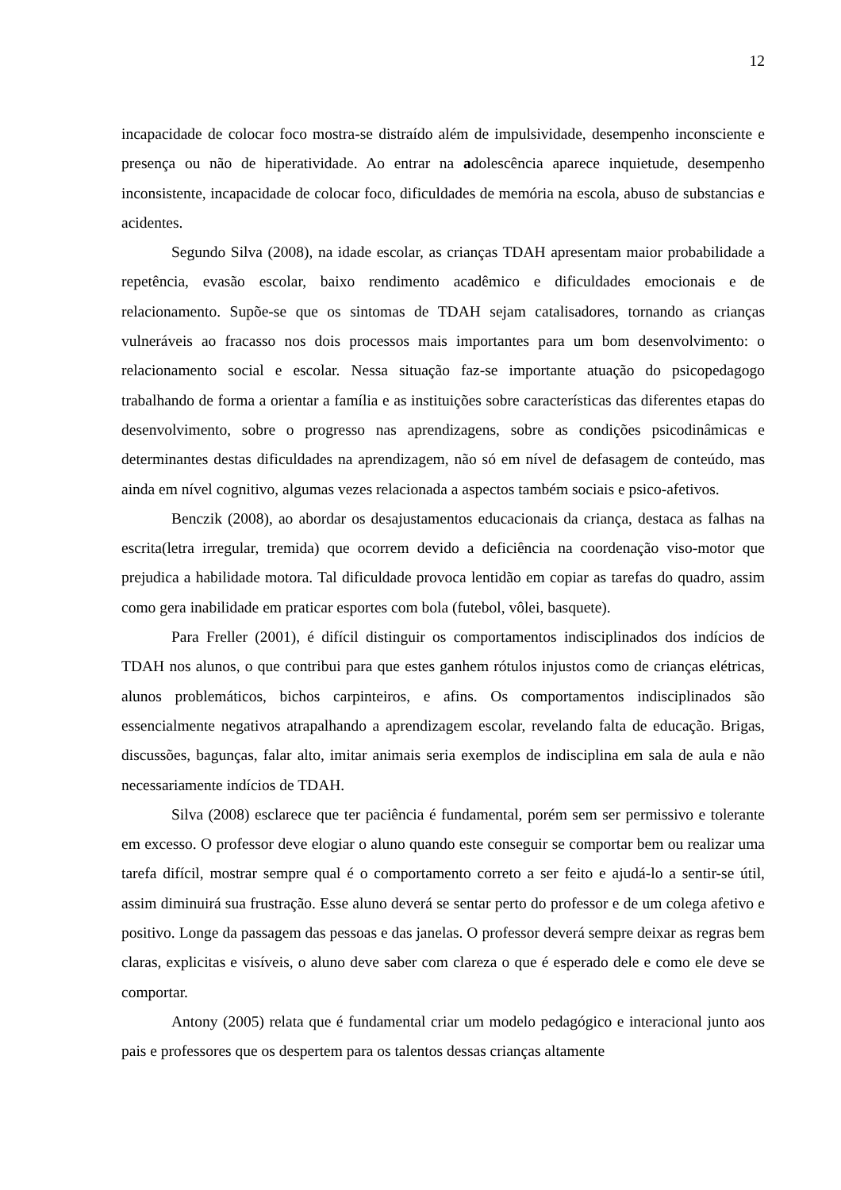12
incapacidade de colocar foco mostra-se distraído além de impulsividade, desempenho inconsciente e presença ou não de hiperatividade. Ao entrar na adolescência aparece inquietude, desempenho inconsistente, incapacidade de colocar foco, dificuldades de memória na escola, abuso de substancias e acidentes.
Segundo Silva (2008), na idade escolar, as crianças TDAH apresentam maior probabilidade a repetência, evasão escolar, baixo rendimento acadêmico e dificuldades emocionais e de relacionamento. Supõe-se que os sintomas de TDAH sejam catalisadores, tornando as crianças vulneráveis ao fracasso nos dois processos mais importantes para um bom desenvolvimento: o relacionamento social e escolar. Nessa situação faz-se importante atuação do psicopedagogo trabalhando de forma a orientar a família e as instituições sobre características das diferentes etapas do desenvolvimento, sobre o progresso nas aprendizagens, sobre as condições psicodinâmicas e determinantes destas dificuldades na aprendizagem, não só em nível de defasagem de conteúdo, mas ainda em nível cognitivo, algumas vezes relacionada a aspectos também sociais e psico-afetivos.
Benczik (2008), ao abordar os desajustamentos educacionais da criança, destaca as falhas na escrita(letra irregular, tremida) que ocorrem devido a deficiência na coordenação viso-motor que prejudica a habilidade motora. Tal dificuldade provoca lentidão em copiar as tarefas do quadro, assim como gera inabilidade em praticar esportes com bola (futebol, vôlei, basquete).
Para Freller (2001), é difícil distinguir os comportamentos indisciplinados dos indícios de TDAH nos alunos, o que contribui para que estes ganhem rótulos injustos como de crianças elétricas, alunos problemáticos, bichos carpinteiros, e afins. Os comportamentos indisciplinados são essencialmente negativos atrapalhando a aprendizagem escolar, revelando falta de educação. Brigas, discussões, bagunças, falar alto, imitar animais seria exemplos de indisciplina em sala de aula e não necessariamente indícios de TDAH.
Silva (2008) esclarece que ter paciência é fundamental, porém sem ser permissivo e tolerante em excesso. O professor deve elogiar o aluno quando este conseguir se comportar bem ou realizar uma tarefa difícil, mostrar sempre qual é o comportamento correto a ser feito e ajudá-lo a sentir-se útil, assim diminuirá sua frustração. Esse aluno deverá se sentar perto do professor e de um colega afetivo e positivo. Longe da passagem das pessoas e das janelas. O professor deverá sempre deixar as regras bem claras, explicitas e visíveis, o aluno deve saber com clareza o que é esperado dele e como ele deve se comportar.
Antony (2005) relata que é fundamental criar um modelo pedagógico e interacional junto aos pais e professores que os despertem para os talentos dessas crianças altamente